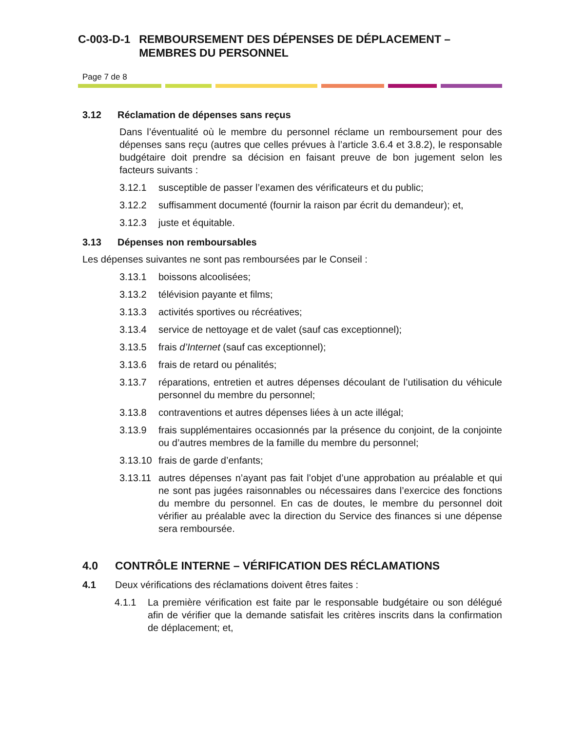C-003-D-1 REMBOURSEMENT DES DÉPENSES DE DÉPLACEMENT – MEMBRES DU PERSONNEL
Page 7 de 8
3.12 Réclamation de dépenses sans reçus
Dans l’éventualité où le membre du personnel réclame un remboursement pour des dépenses sans reçu (autres que celles prévues à l’article 3.6.4 et 3.8.2), le responsable budgétaire doit prendre sa décision en faisant preuve de bon jugement selon les facteurs suivants :
3.12.1 susceptible de passer l’examen des vérificateurs et du public;
3.12.2 suffisamment documenté (fournir la raison par écrit du demandeur); et,
3.12.3 juste et équitable.
3.13 Dépenses non remboursables
Les dépenses suivantes ne sont pas remboursées par le Conseil :
3.13.1 boissons alcoolisées;
3.13.2 télévision payante et films;
3.13.3 activités sportives ou récréatives;
3.13.4 service de nettoyage et de valet (sauf cas exceptionnel);
3.13.5 frais d’Internet (sauf cas exceptionnel);
3.13.6 frais de retard ou pénalités;
3.13.7 réparations, entretien et autres dépenses découlant de l’utilisation du véhicule personnel du membre du personnel;
3.13.8 contraventions et autres dépenses liées à un acte illégal;
3.13.9 frais supplémentaires occasionnés par la présence du conjoint, de la conjointe ou d’autres membres de la famille du membre du personnel;
3.13.10 frais de garde d’enfants;
3.13.11 autres dépenses n’ayant pas fait l’objet d’une approbation au préalable et qui ne sont pas jugées raisonnables ou nécessaires dans l’exercice des fonctions du membre du personnel. En cas de doutes, le membre du personnel doit vérifier au préalable avec la direction du Service des finances si une dépense sera remboursée.
4.0 CONTRÔLE INTERNE – VÉRIFICATION DES RÉCLAMATIONS
4.1 Deux vérifications des réclamations doivent êtres faites :
4.1.1 La première vérification est faite par le responsable budgétaire ou son délégué afin de vérifier que la demande satisfait les critères inscrits dans la confirmation de déplacement; et,